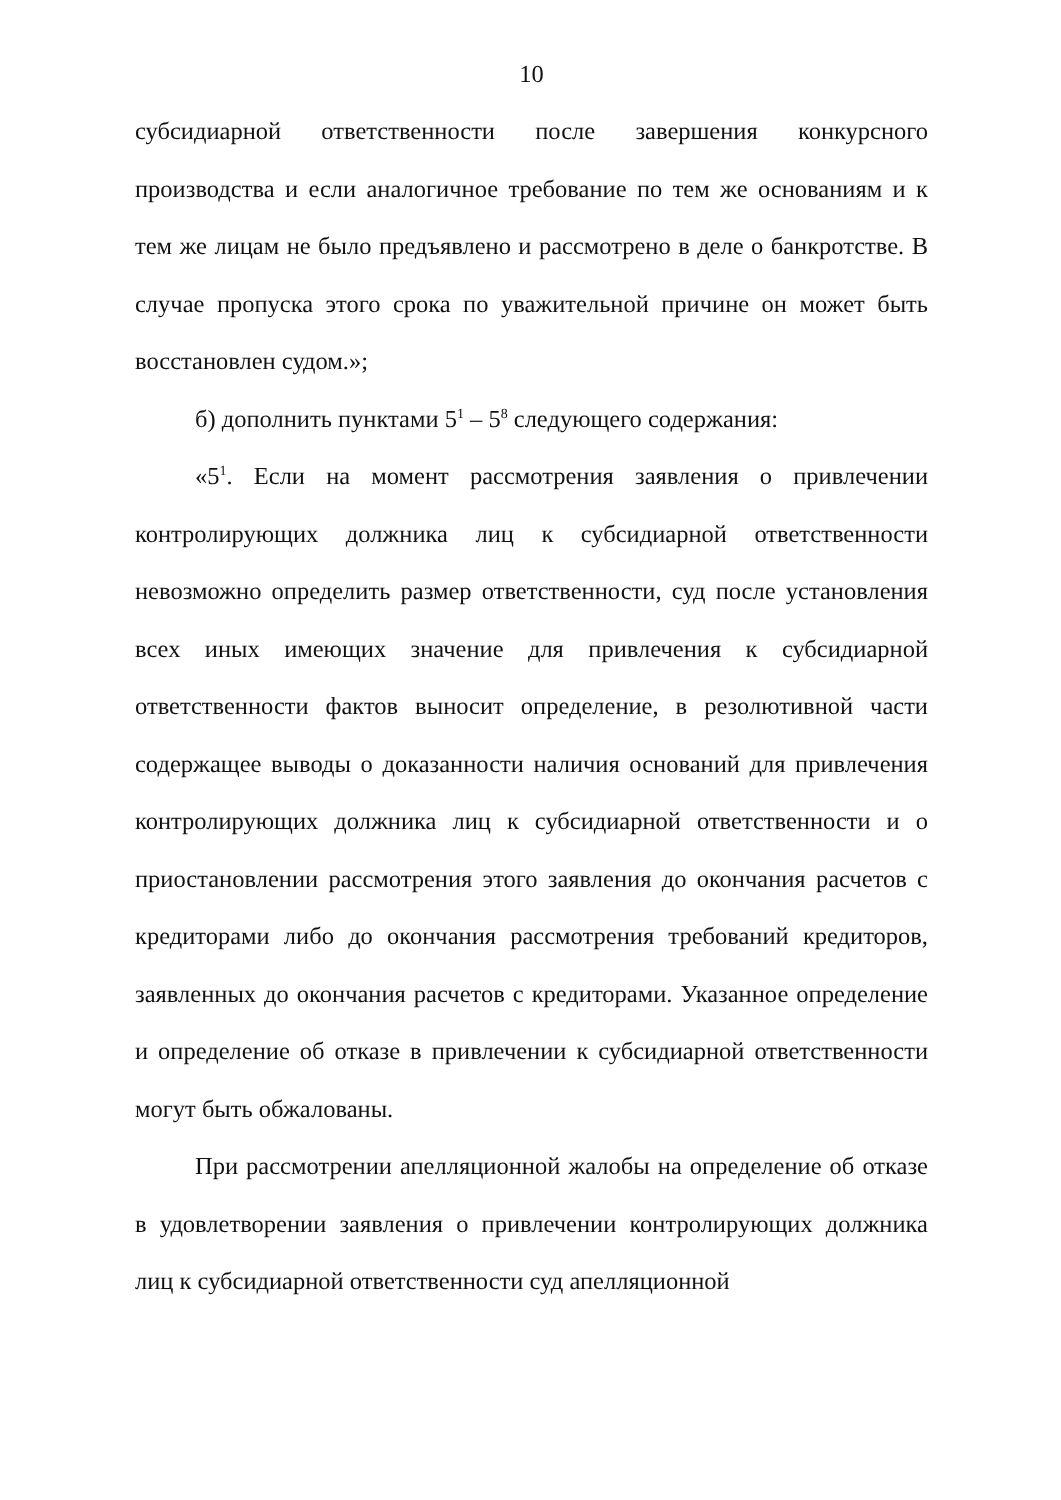10
субсидиарной ответственности после завершения конкурсного производства и если аналогичное требование по тем же основаниям и к тем же лицам не было предъявлено и рассмотрено в деле о банкротстве. В случае пропуска этого срока по уважительной причине он может быть восстановлен судом.»;
б) дополнить пунктами 5<sup>1</sup> – 5<sup>8</sup> следующего содержания:
«5<sup>1</sup>. Если на момент рассмотрения заявления о привлечении контролирующих должника лиц к субсидиарной ответственности невозможно определить размер ответственности, суд после установления всех иных имеющих значение для привлечения к субсидиарной ответственности фактов выносит определение, в резолютивной части содержащее выводы о доказанности наличия оснований для привлечения контролирующих должника лиц к субсидиарной ответственности и о приостановлении рассмотрения этого заявления до окончания расчетов с кредиторами либо до окончания рассмотрения требований кредиторов, заявленных до окончания расчетов с кредиторами. Указанное определение и определение об отказе в привлечении к субсидиарной ответственности могут быть обжалованы.
При рассмотрении апелляционной жалобы на определение об отказе в удовлетворении заявления о привлечении контролирующих должника лиц к субсидиарной ответственности суд апелляционной